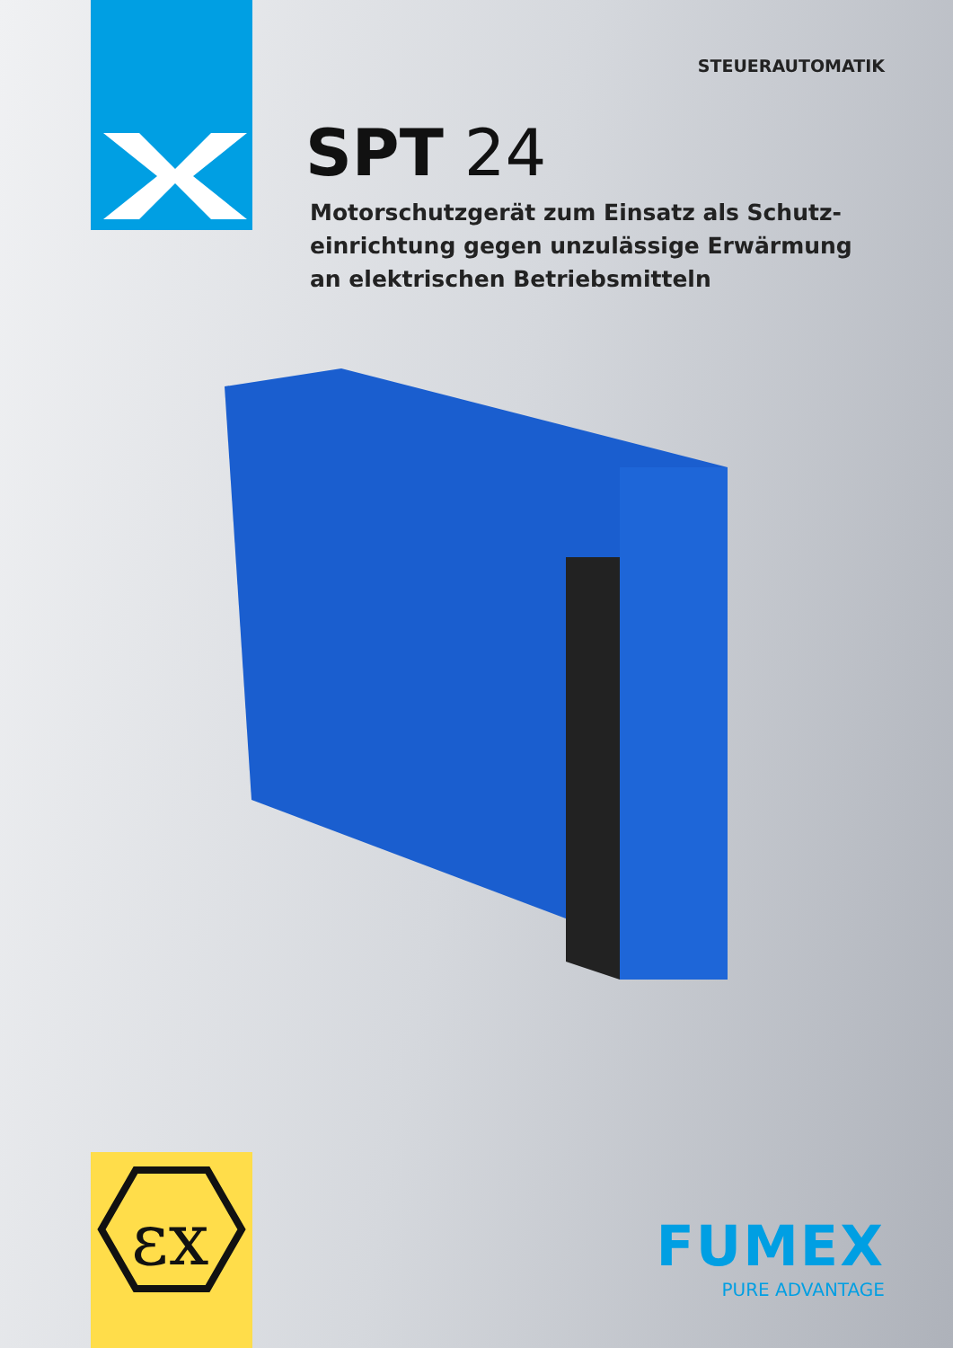STEUERAUTOMATIK
SPT 24
Motorschutzgerät zum Einsatz als Schutz-einrichtung gegen unzulässige Erwärmung an elektrischen Betriebsmitteln
εx
FUMEX
PURE ADVANTAGE